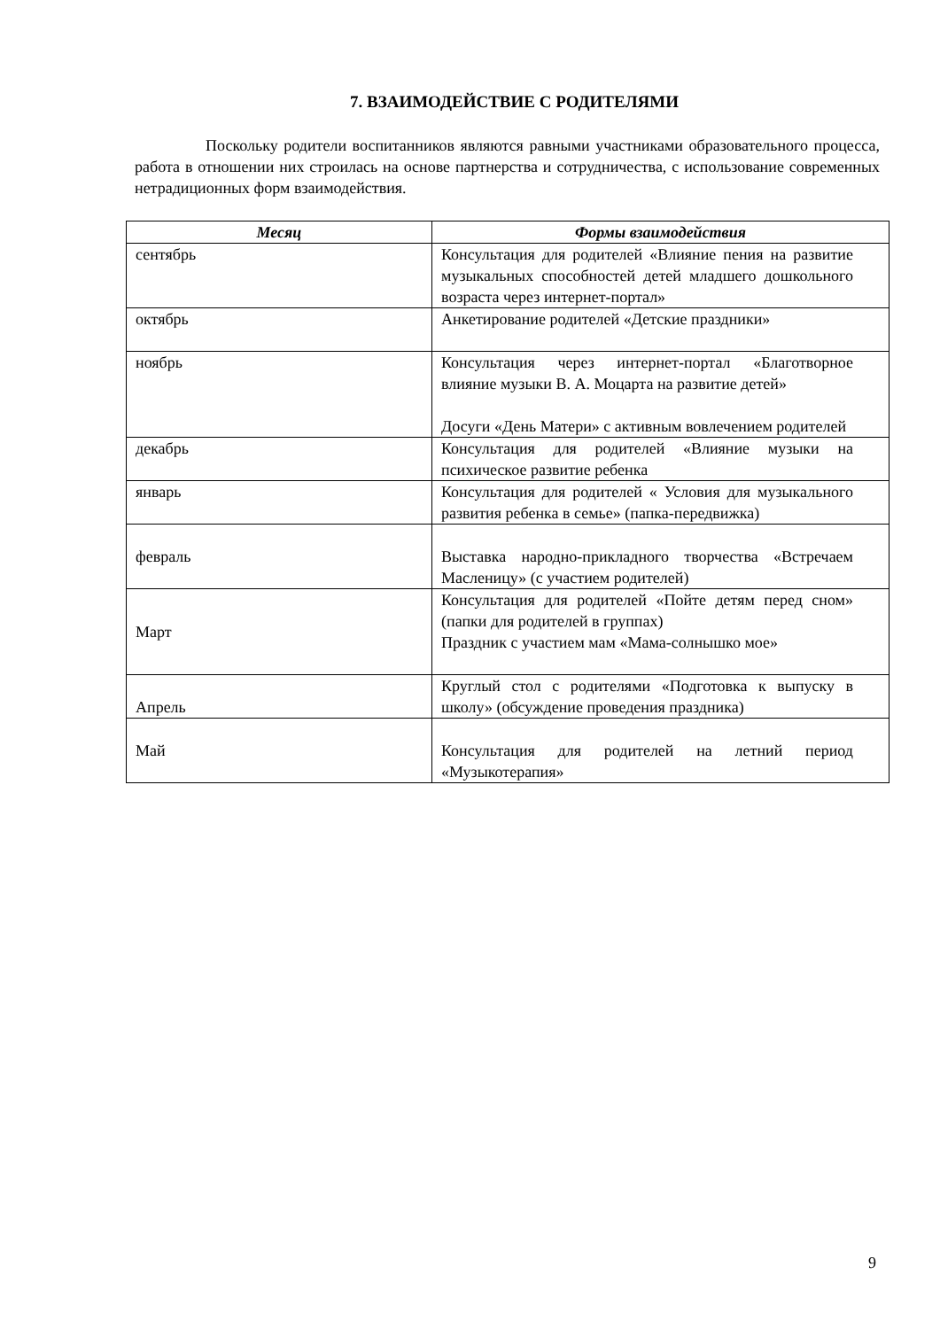7. ВЗАИМОДЕЙСТВИЕ С РОДИТЕЛЯМИ
Поскольку родители воспитанников являются равными участниками образовательного процесса, работа в отношении них строилась на основе партнерства и сотрудничества, с использование современных нетрадиционных форм взаимодействия.
| Месяц | Формы взаимодействия |
| --- | --- |
| сентябрь | Консультация для родителей «Влияние пения на развитие музыкальных способностей детей младшего дошкольного возраста через интернет-портал» |
| октябрь | Анкетирование родителей «Детские праздники» |
| ноябрь | Консультация через интернет-портал «Благотворное влияние музыки В. А. Моцарта на развитие детей» Досуги «День Матери» с активным вовлечением родителей |
| декабрь | Консультация для родителей «Влияние музыки на психическое развитие ребенка |
| январь | Консультация для родителей « Условия для музыкального развития ребенка в семье» (папка-передвижка) |
| февраль | Выставка народно-прикладного творчества «Встречаем Масленицу» (с участием родителей) |
| Март | Консультация для родителей «Пойте детям перед сном» (папки для родителей в группах) Праздник с участием мам «Мама-солнышко мое» |
| Апрель | Круглый стол с родителями «Подготовка к выпуску в школу» (обсуждение проведения праздника) |
| Май | Консультация для родителей на летний период «Музыкотерапия» |
9